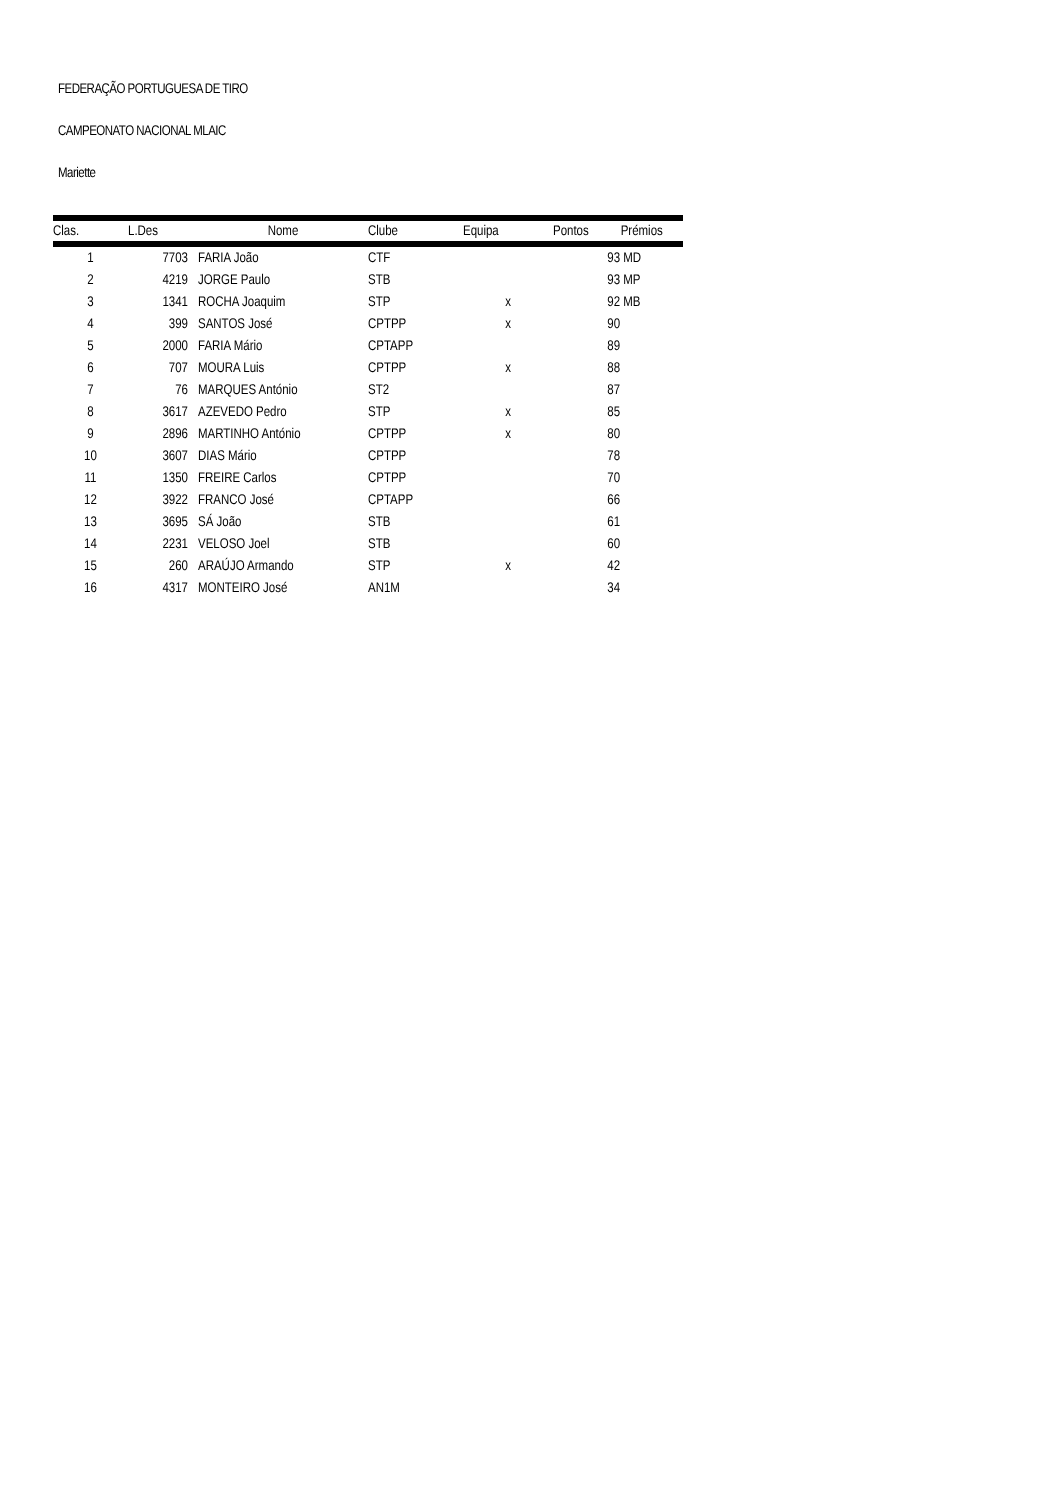FEDERAÇÃO PORTUGUESA DE TIRO
CAMPEONATO NACIONAL MLAIC
Mariette
| Clas. | L.Des | | Nome | Clube | Equipa | Pontos Prémios |
| --- | --- | --- | --- | --- | --- | --- |
| 1 | 7703 | | FARIA João | CTF | | 93 MD |
| 2 | 4219 | | JORGE Paulo | STB | | 93 MP |
| 3 | 1341 | | ROCHA Joaquim | STP | x | 92 MB |
| 4 | 399 | | SANTOS José | CPTPP | x | 90 |
| 5 | 2000 | | FARIA Mário | CPTAPP | | 89 |
| 6 | 707 | | MOURA Luis | CPTPP | x | 88 |
| 7 | 76 | | MARQUES António | ST2 | | 87 |
| 8 | 3617 | | AZEVEDO Pedro | STP | x | 85 |
| 9 | 2896 | | MARTINHO António | CPTPP | x | 80 |
| 10 | 3607 | | DIAS Mário | CPTPP | | 78 |
| 11 | 1350 | | FREIRE Carlos | CPTPP | | 70 |
| 12 | 3922 | | FRANCO José | CPTAPP | | 66 |
| 13 | 3695 | | SÁ João | STB | | 61 |
| 14 | 2231 | | VELOSO Joel | STB | | 60 |
| 15 | 260 | | ARAÚJO Armando | STP | x | 42 |
| 16 | 4317 | | MONTEIRO José | AN1M | | 34 |